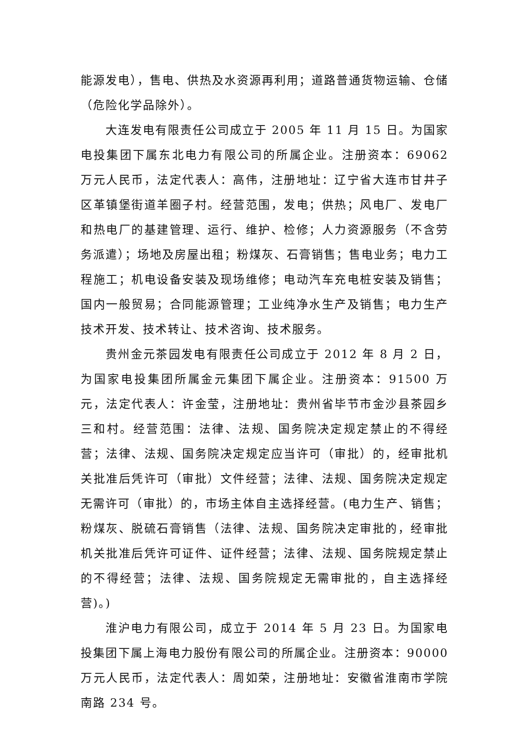能源发电），售电、供热及水资源再利用；道路普通货物运输、仓储（危险化学品除外）。
大连发电有限责任公司成立于 2005 年 11 月 15 日。为国家电投集团下属东北电力有限公司的所属企业。注册资本：69062 万元人民币，法定代表人：高伟，注册地址：辽宁省大连市甘井子区革镇堡街道羊圈子村。经营范围，发电；供热；风电厂、发电厂和热电厂的基建管理、运行、维护、检修；人力资源服务（不含劳务派遣）；场地及房屋出租；粉煤灰、石膏销售；售电业务；电力工程施工；机电设备安装及现场维修；电动汽车充电桩安装及销售；国内一般贸易；合同能源管理；工业纯净水生产及销售；电力生产技术开发、技术转让、技术咨询、技术服务。
贵州金元茶园发电有限责任公司成立于 2012 年 8 月 2 日，为国家电投集团所属金元集团下属企业。注册资本：91500 万元，法定代表人：许金莹，注册地址：贵州省毕节市金沙县茶园乡三和村。经营范围：法律、法规、国务院决定规定禁止的不得经营；法律、法规、国务院决定规定应当许可（审批）的，经审批机关批准后凭许可（审批）文件经营；法律、法规、国务院决定规定无需许可（审批）的，市场主体自主选择经营。(电力生产、销售；粉煤灰、脱硫石膏销售（法律、法规、国务院决定审批的，经审批机关批准后凭许可证件、证件经营；法律、法规、国务院规定禁止的不得经营；法律、法规、国务院规定无需审批的，自主选择经营)。)
淮沪电力有限公司，成立于 2014 年 5 月 23 日。为国家电投集团下属上海电力股份有限公司的所属企业。注册资本：90000 万元人民币，法定代表人：周如荣，注册地址：安徽省淮南市学院南路 234 号。